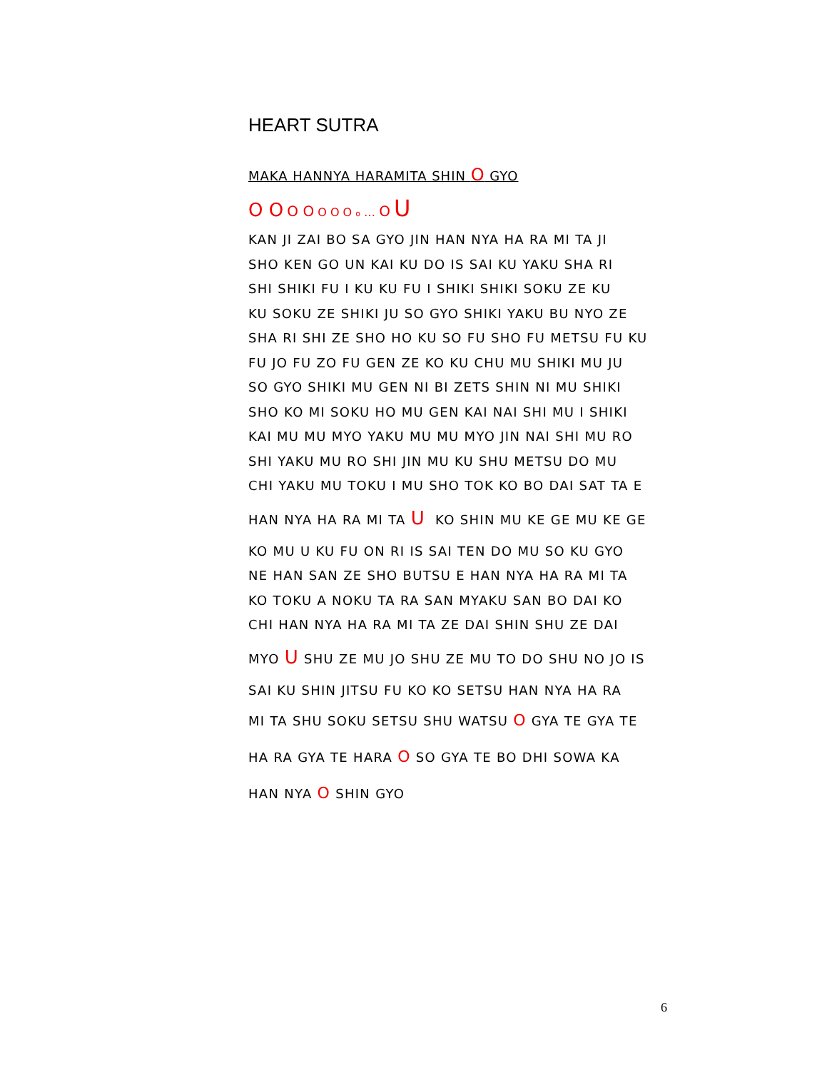HEART SUTRA
MAKA HANNYA HARAMITA SHIN O GYO
O O O O O O O o … O U
KAN JI ZAI BO SA GYO JIN HAN NYA HA RA MI TA JI
SHO KEN GO UN KAI KU DO IS SAI KU YAKU SHA RI
SHI SHIKI FU I KU KU FU I SHIKI SHIKI SOKU ZE KU
KU SOKU ZE SHIKI JU SO GYO SHIKI YAKU BU NYO ZE
SHA RI SHI ZE SHO HO KU SO FU SHO FU METSU FU KU
FU JO FU ZO FU GEN ZE KO KU CHU MU SHIKI MU JU
SO GYO SHIKI MU GEN NI BI ZETS SHIN NI MU SHIKI
SHO KO MI SOKU HO MU GEN KAI NAI SHI MU I SHIKI
KAI MU MU MYO YAKU MU MU MYO JIN NAI SHI MU RO
SHI YAKU MU RO SHI JIN MU KU SHU METSU DO MU
CHI YAKU MU TOKU I MU SHO TOK KO BO DAI SAT TA E
HAN NYA HA RA MI TA U KO SHIN MU KE GE MU KE GE
KO MU U KU FU ON RI IS SAI TEN DO MU SO KU GYO
NE HAN SAN ZE SHO BUTSU E HAN NYA HA RA MI TA
KO TOKU A NOKU TA RA SAN MYAKU SAN BO DAI KO
CHI HAN NYA HA RA MI TA ZE DAI SHIN SHU ZE DAI
MYO U SHU ZE MU JO SHU ZE MU TO DO SHU NO JO IS
SAI KU SHIN JITSU FU KO KO SETSU HAN NYA HA RA
MI TA SHU SOKU SETSU SHU WATSU O GYA TE GYA TE
HA RA GYA TE HARA O SO GYA TE BO DHI SOWA KA
HAN NYA O SHIN GYO
6